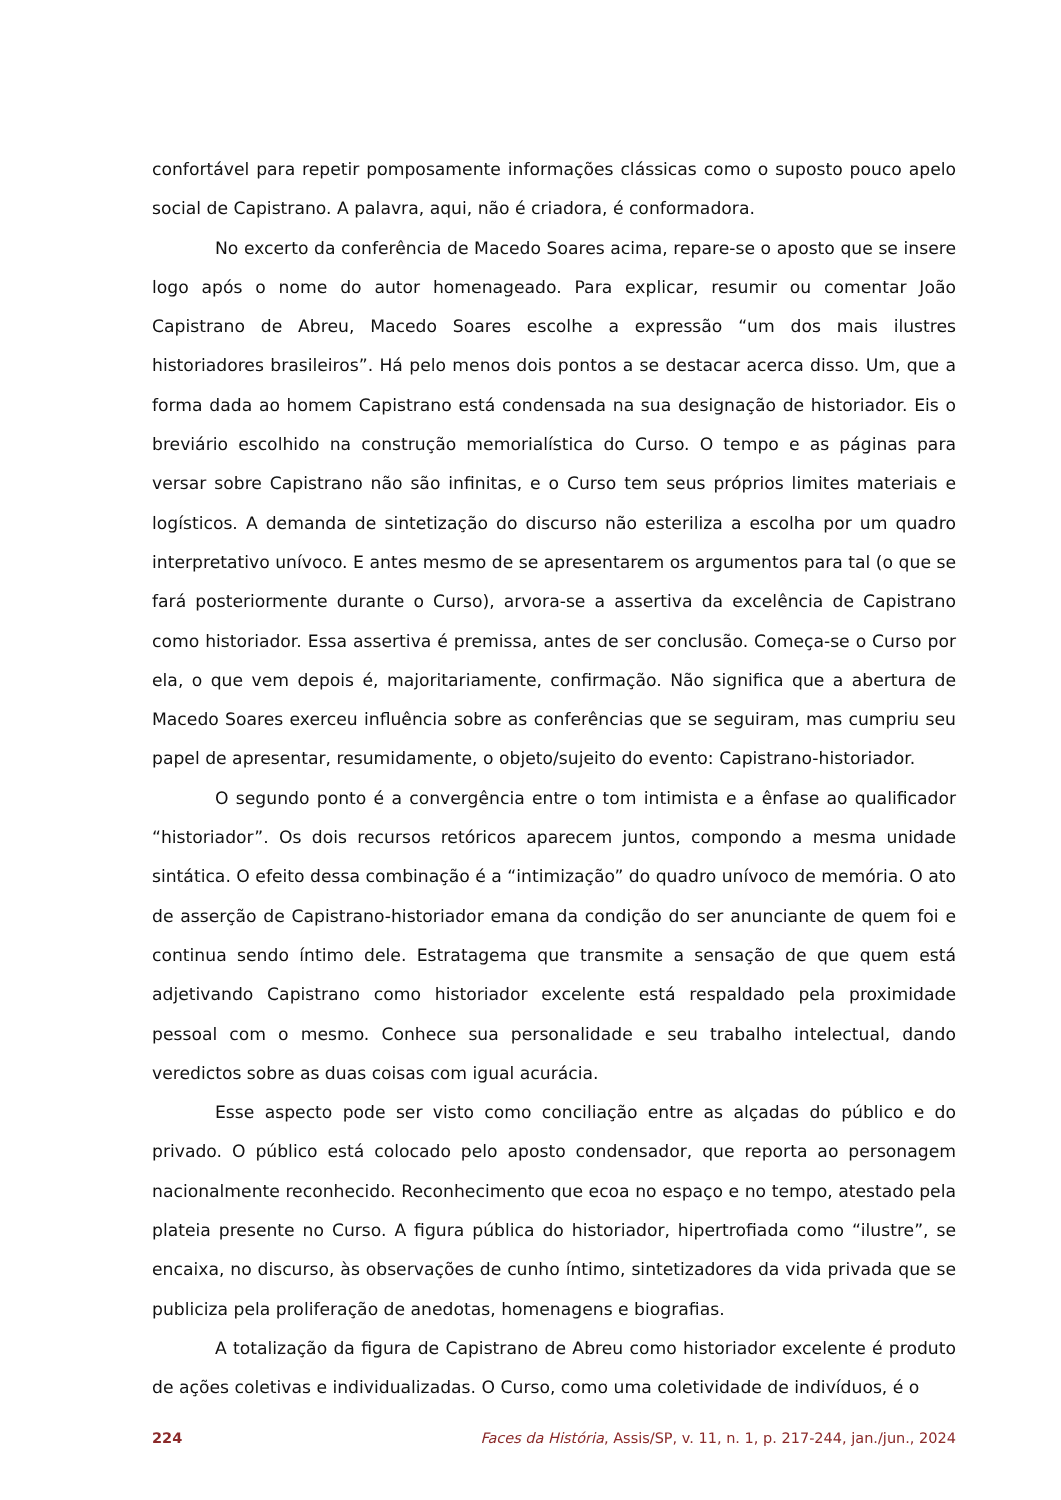confortável para repetir pomposamente informações clássicas como o suposto pouco apelo social de Capistrano. A palavra, aqui, não é criadora, é conformadora.
No excerto da conferência de Macedo Soares acima, repare-se o aposto que se insere logo após o nome do autor homenageado. Para explicar, resumir ou comentar João Capistrano de Abreu, Macedo Soares escolhe a expressão “um dos mais ilustres historiadores brasileiros”. Há pelo menos dois pontos a se destacar acerca disso. Um, que a forma dada ao homem Capistrano está condensada na sua designação de historiador. Eis o breviário escolhido na construção memorialística do Curso. O tempo e as páginas para versar sobre Capistrano não são infinitas, e o Curso tem seus próprios limites materiais e logísticos. A demanda de sintetização do discurso não esteriliza a escolha por um quadro interpretativo unívoco. E antes mesmo de se apresentarem os argumentos para tal (o que se fará posteriormente durante o Curso), arvora-se a assertiva da excelência de Capistrano como historiador. Essa assertiva é premissa, antes de ser conclusão. Começa-se o Curso por ela, o que vem depois é, majoritariamente, confirmação. Não significa que a abertura de Macedo Soares exerceu influência sobre as conferências que se seguiram, mas cumpriu seu papel de apresentar, resumidamente, o objeto/sujeito do evento: Capistrano-historiador.
O segundo ponto é a convergência entre o tom intimista e a ênfase ao qualificador “historiador”. Os dois recursos retóricos aparecem juntos, compondo a mesma unidade sintática. O efeito dessa combinação é a “intimização” do quadro unívoco de memória. O ato de asserção de Capistrano-historiador emana da condição do ser anunciante de quem foi e continua sendo íntimo dele. Estratagema que transmite a sensação de que quem está adjetivando Capistrano como historiador excelente está respaldado pela proximidade pessoal com o mesmo. Conhece sua personalidade e seu trabalho intelectual, dando veredictos sobre as duas coisas com igual acurácia.
Esse aspecto pode ser visto como conciliação entre as alçadas do público e do privado. O público está colocado pelo aposto condensador, que reporta ao personagem nacionalmente reconhecido. Reconhecimento que ecoa no espaço e no tempo, atestado pela plateia presente no Curso. A figura pública do historiador, hipertrofiada como “ilustre”, se encaixa, no discurso, às observações de cunho íntimo, sintetizadores da vida privada que se publiciza pela proliferação de anedotas, homenagens e biografias.
A totalização da figura de Capistrano de Abreu como historiador excelente é produto de ações coletivas e individualizadas. O Curso, como uma coletividade de indivíduos, é o
224 Faces da História, Assis/SP, v. 11, n. 1, p. 217-244, jan./jun., 2024